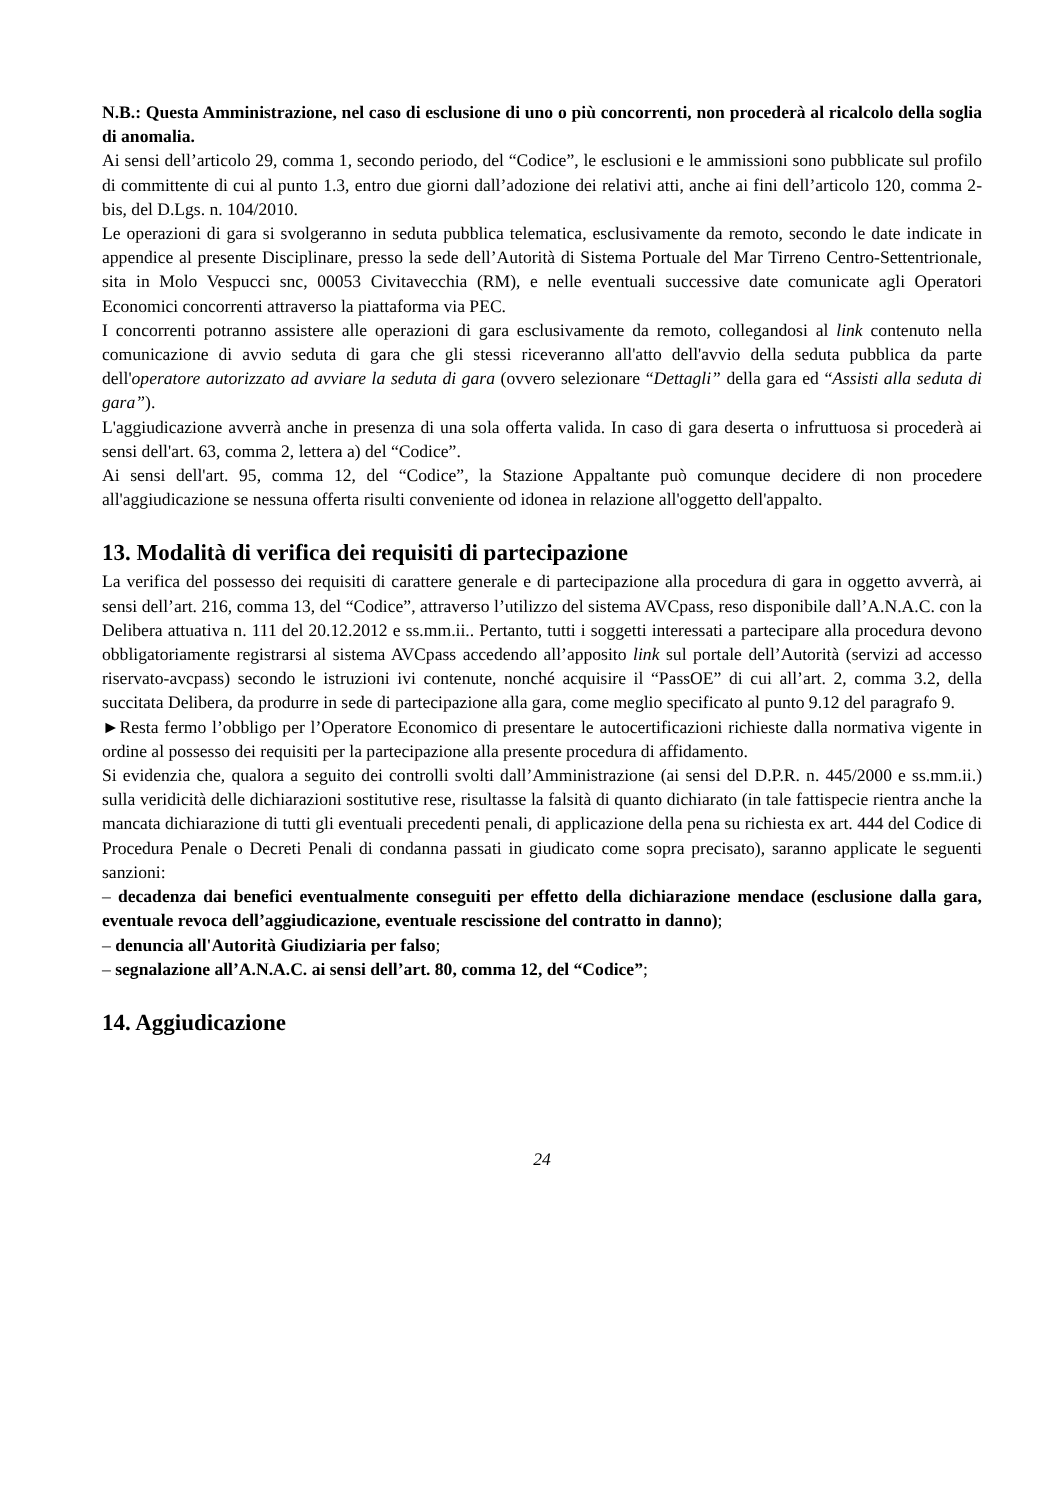N.B.: Questa Amministrazione, nel caso di esclusione di uno o più concorrenti, non procederà al ricalcolo della soglia di anomalia.
Ai sensi dell’articolo 29, comma 1, secondo periodo, del “Codice”, le esclusioni e le ammissioni sono pubblicate sul profilo di committente di cui al punto 1.3, entro due giorni dall’adozione dei relativi atti, anche ai fini dell’articolo 120, comma 2-bis, del D.Lgs. n. 104/2010.
Le operazioni di gara si svolgeranno in seduta pubblica telematica, esclusivamente da remoto, secondo le date indicate in appendice al presente Disciplinare, presso la sede dell’Autorità di Sistema Portuale del Mar Tirreno Centro-Settentrionale, sita in Molo Vespucci snc, 00053 Civitavecchia (RM), e nelle eventuali successive date comunicate agli Operatori Economici concorrenti attraverso la piattaforma via PEC.
I concorrenti potranno assistere alle operazioni di gara esclusivamente da remoto, collegandosi al link contenuto nella comunicazione di avvio seduta di gara che gli stessi riceveranno all'atto dell'avvio della seduta pubblica da parte dell'operatore autorizzato ad avviare la seduta di gara (ovvero selezionare “Dettagli” della gara ed “Assisti alla seduta di gara”).
L'aggiudicazione avverrà anche in presenza di una sola offerta valida. In caso di gara deserta o infruttuosa si procederà ai sensi dell'art. 63, comma 2, lettera a) del “Codice”.
Ai sensi dell'art. 95, comma 12, del “Codice”, la Stazione Appaltante può comunque decidere di non procedere all'aggiudicazione se nessuna offerta risulti conveniente od idonea in relazione all'oggetto dell'appalto.
13. Modalità di verifica dei requisiti di partecipazione
La verifica del possesso dei requisiti di carattere generale e di partecipazione alla procedura di gara in oggetto avverrà, ai sensi dell’art. 216, comma 13, del “Codice”, attraverso l’utilizzo del sistema AVCpass, reso disponibile dall’A.N.A.C. con la Delibera attuativa n. 111 del 20.12.2012 e ss.mm.ii.. Pertanto, tutti i soggetti interessati a partecipare alla procedura devono obbligatoriamente registrarsi al sistema AVCpass accedendo all’apposito link sul portale dell’Autorità (servizi ad accesso riservato-avcpass) secondo le istruzioni ivi contenute, nonché acquisire il “PassOE” di cui all’art. 2, comma 3.2, della succitata Delibera, da produrre in sede di partecipazione alla gara, come meglio specificato al punto 9.12 del paragrafo 9.
►Resta fermo l’obbligo per l’Operatore Economico di presentare le autocertificazioni richieste dalla normativa vigente in ordine al possesso dei requisiti per la partecipazione alla presente procedura di affidamento.
Si evidenzia che, qualora a seguito dei controlli svolti dall’Amministrazione (ai sensi del D.P.R. n. 445/2000 e ss.mm.ii.) sulla veridicità delle dichiarazioni sostitutive rese, risultasse la falsità di quanto dichiarato (in tale fattispecie rientra anche la mancata dichiarazione di tutti gli eventuali precedenti penali, di applicazione della pena su richiesta ex art. 444 del Codice di Procedura Penale o Decreti Penali di condanna passati in giudicato come sopra precisato), saranno applicate le seguenti sanzioni:
– decadenza dai benefici eventualmente conseguiti per effetto della dichiarazione mendace (esclusione dalla gara, eventuale revoca dell’aggiudicazione, eventuale rescissione del contratto in danno);
– denuncia all'Autorità Giudiziaria per falso;
– segnalazione all’A.N.A.C. ai sensi dell’art. 80, comma 12, del “Codice”;
14. Aggiudicazione
24